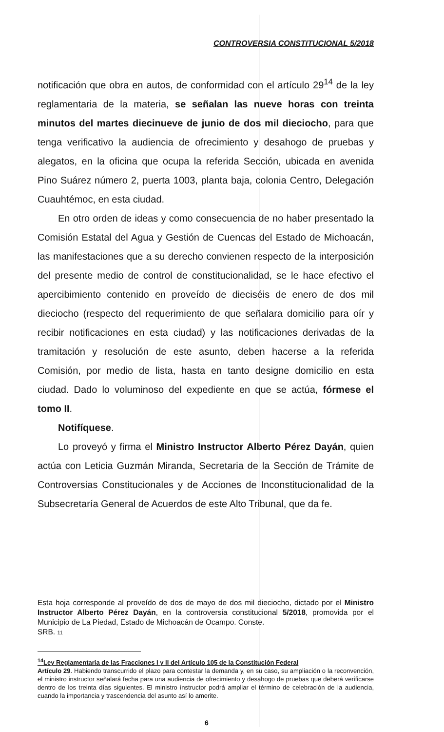CONTROVERSIA CONSTITUCIONAL 5/2018
notificación que obra en autos, de conformidad con el artículo 29<sup>14</sup> de la ley reglamentaria de la materia, se señalan las nueve horas con treinta minutos del martes diecinueve de junio de dos mil dieciocho, para que tenga verificativo la audiencia de ofrecimiento y desahogo de pruebas y alegatos, en la oficina que ocupa la referida Sección, ubicada en avenida Pino Suárez número 2, puerta 1003, planta baja, colonia Centro, Delegación Cuauhtémoc, en esta ciudad.
En otro orden de ideas y como consecuencia de no haber presentado la Comisión Estatal del Agua y Gestión de Cuencas del Estado de Michoacán, las manifestaciones que a su derecho convienen respecto de la interposición del presente medio de control de constitucionalidad, se le hace efectivo el apercibimiento contenido en proveído de dieciséis de enero de dos mil dieciocho (respecto del requerimiento de que señalara domicilio para oír y recibir notificaciones en esta ciudad) y las notificaciones derivadas de la tramitación y resolución de este asunto, deben hacerse a la referida Comisión, por medio de lista, hasta en tanto designe domicilio en esta ciudad. Dado lo voluminoso del expediente en que se actúa, fórmese el tomo II.
Notifíquese.
Lo proveyó y firma el Ministro Instructor Alberto Pérez Dayán, quien actúa con Leticia Guzmán Miranda, Secretaria de la Sección de Trámite de Controversias Constitucionales y de Acciones de Inconstitucionalidad de la Subsecretaría General de Acuerdos de este Alto Tribunal, que da fe.
Esta hoja corresponde al proveído de dos de mayo de dos mil dieciocho, dictado por el Ministro Instructor Alberto Pérez Dayán, en la controversia constitucional 5/2018, promovida por el Municipio de La Piedad, Estado de Michoacán de Ocampo. Conste.
SRB. 11
<sup>14</sup> Ley Reglamentaria de las Fracciones I y II del Artículo 105 de la Constitución Federal
Artículo 29. Habiendo transcurrido el plazo para contestar la demanda y, en su caso, su ampliación o la reconvención, el ministro instructor señalará fecha para una audiencia de ofrecimiento y desahogo de pruebas que deberá verificarse dentro de los treinta días siguientes. El ministro instructor podrá ampliar el término de celebración de la audiencia, cuando la importancia y trascendencia del asunto así lo amerite.
6